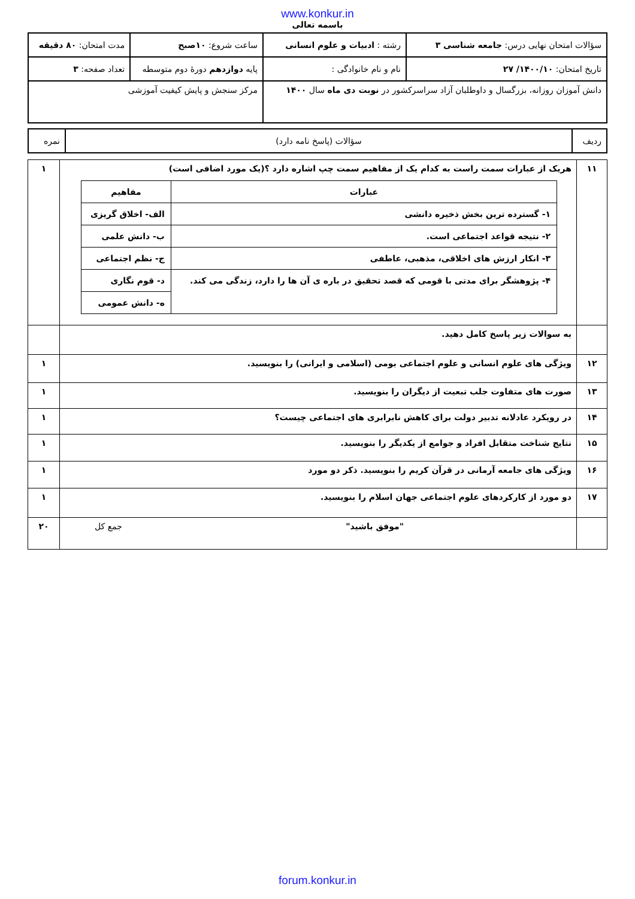www.konkur.in
باسمه تعالی
| سؤالات امتحان نهایی درس: جامعه شناسی ۳ | رشته : ادبیات و علوم انسانی | | ساعت شروع: ۱۰صبح | مدت امتحان: ۸۰ دقیقه |
| تاریخ امتحان: ۱۴۰۰/۱۰/ ۲۷ | نام و نام خانوادگی : | پایه دوازدهم دورهٔ دوم متوسطه | | تعداد صفحه: ۳ |
| دانش آموزان روزانه، بزرگسال و داوطلبان آزاد سراسرکشور در نوبت دی ماه سال ۱۴۰۰ | | | مرکز سنجش و پایش کیفیت آموزشی | |
| ردیف | سؤالات (پاسخ نامه دارد) | نمره |
| ۱۱ | هریک از عبارات سمت راست به کدام یک از مفاهیم سمت چپ اشاره دارد ؟(یک مورد اضافی است) / عبارات / مفاهیم / / --- / --- / / ۱- گسترده ترین بخش ذخیره دانشی / الف- اخلاق گریزی / / ۲- نتیجه قواعد اجتماعی است. / ب- دانش علمی / / ۳- انکار ارزش های اخلاقی، مذهبی، عاطفی / ج- نظم اجتماعی / / ۴- پژوهشگر برای مدتی با قومی که قصد تحقیق در باره ی آن ها را دارد، زندگی می کند. / د- قوم نگاری / / / ه- دانش عمومی / | ۱ |
| | به سوالات زیر پاسخ کامل دهید. | |
| ۱۲ | ویژگی های علوم انسانی و علوم اجتماعی بومی (اسلامی و ایرانی) را بنویسید. | ۱ |
| ۱۳ | صورت های متفاوت جلب تبعیت از دیگران را بنویسید. | ۱ |
| ۱۴ | در رویکرد عادلانه تدبیر دولت برای کاهش نابرابری های اجتماعی چیست؟ | ۱ |
| ۱۵ | نتایج شناخت متقابل افراد و جوامع از یکدیگر را بنویسید. | ۱ |
| ۱۶ | ویژگی های جامعه آرمانی در قرآن کریم را بنویسید. ذکر دو مورد | ۱ |
| ۱۷ | دو مورد از کارکردهای علوم اجتماعی جهان اسلام را بنویسید. | ۱ |
| | "موفق باشید" جمع کل | ۲۰ |
forum.konkur.in